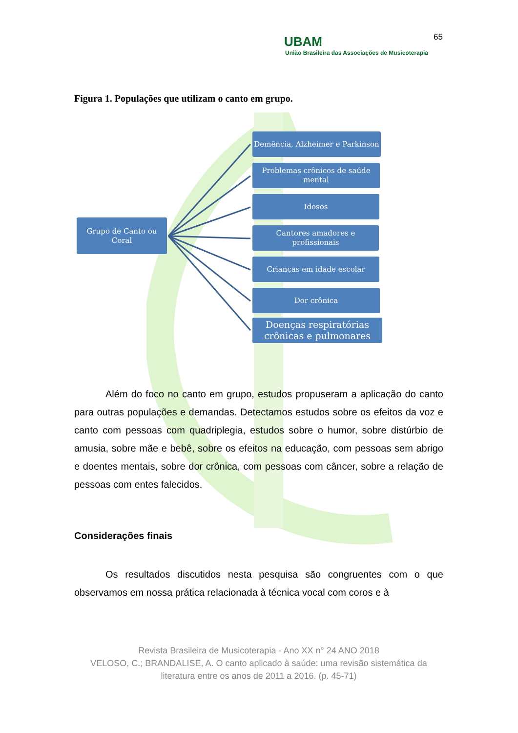65
UBAM
União Brasileira das Associações de Musicoterapia
Figura 1. Populações que utilizam o canto em grupo.
Grupo de Canto ou
Coral
Demência, Alzheimer e Parkinson
Problemas crônicos de saúde
mental
Idosos
Cantores amadores e
profissionais
Crianças em idade escolar
Dor crônica
Doenças respiratórias
crônicas e pulmonares
Além do foco no canto em grupo, estudos propuseram a aplicação do canto para outras populações e demandas. Detectamos estudos sobre os efeitos da voz e canto com pessoas com quadriplegia, estudos sobre o humor, sobre distúrbio de amusia, sobre mãe e bebê, sobre os efeitos na educação, com pessoas sem abrigo e doentes mentais, sobre dor crônica, com pessoas com câncer, sobre a relação de pessoas com entes falecidos.
Considerações finais
Os resultados discutidos nesta pesquisa são congruentes com o que observamos em nossa prática relacionada à técnica vocal com coros e à
Revista Brasileira de Musicoterapia - Ano XX n° 24 ANO 2018
VELOSO, C.; BRANDALISE, A. O canto aplicado à saúde: uma revisão sistemática da literatura entre os anos de 2011 a 2016. (p. 45-71)